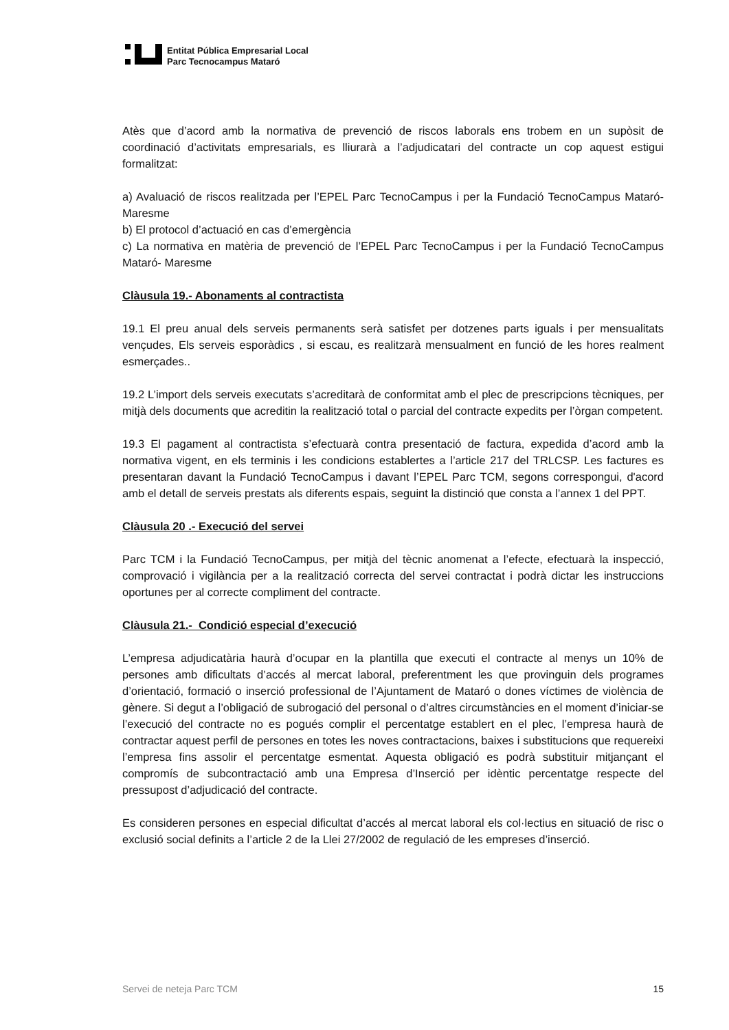Entitat Pública Empresarial Local
Parc Tecnocampus Mataró
Atès que d’acord amb la normativa de prevenció de riscos laborals ens trobem en un supòsit de coordinació d’activitats empresarials, es lliurarà a l’adjudicatari del contracte un cop aquest estigui formalitzat:
a) Avaluació de riscos realitzada per l’EPEL Parc TecnoCampus i per la Fundació TecnoCampus Mataró- Maresme
b) El protocol d’actuació en cas d’emergència
c) La normativa en matèria de prevenció de l’EPEL Parc TecnoCampus i per la Fundació TecnoCampus Mataró- Maresme
Clàusula 19.- Abonaments al contractista
19.1 El preu anual dels serveis permanents serà satisfet per dotzenes parts iguals i per mensualitats vençudes, Els serveis esporàdics , si escau, es realitzarà mensualment en funció de les hores realment esmerçades..
19.2 L’import dels serveis executats s’acreditarà de conformitat amb el plec de prescripcions tècniques, per mitjà dels documents que acreditin la realització total o parcial del contracte expedits per l’òrgan competent.
19.3 El pagament al contractista s’efectuarà contra presentació de factura, expedida d’acord amb la normativa vigent, en els terminis i les condicions establertes a l’article 217 del TRLCSP. Les factures es presentaran davant la Fundació TecnoCampus i davant l’EPEL Parc TCM, segons correspongui, d'acord amb el detall de serveis prestats als diferents espais, seguint la distinció que consta a l’annex 1 del PPT.
Clàusula 20 .- Execució del servei
Parc TCM i la Fundació TecnoCampus, per mitjà del tècnic anomenat a l’efecte, efectuarà la inspecció, comprovació i vigilància per a la realització correcta del servei contractat i podrà dictar les instruccions oportunes per al correcte compliment del contracte.
Clàusula 21.- Condició especial d’execució
L’empresa adjudicatària haurà d’ocupar en la plantilla que executi el contracte al menys un 10% de persones amb dificultats d’accés al mercat laboral, preferentment les que provinguin dels programes d’orientació, formació o inserció professional de l’Ajuntament de Mataró o dones víctimes de violència de gènere. Si degut a l’obligació de subrogació del personal o d’altres circumstàncies en el moment d’iniciar-se l’execució del contracte no es pogués complir el percentatge establert en el plec, l’empresa haurà de contractar aquest perfil de persones en totes les noves contractacions, baixes i substitucions que requereixi l’empresa fins assolir el percentatge esmentat. Aquesta obligació es podrà substituir mitjançant el compromís de subcontractació amb una Empresa d’Inserció per idèntic percentatge respecte del pressupost d’adjudicació del contracte.
Es consideren persones en especial dificultat d’accés al mercat laboral els col·lectius en situació de risc o exclusió social definits a l’article 2 de la Llei 27/2002 de regulació de les empreses d’inserció.
Servei de neteja Parc TCM 15